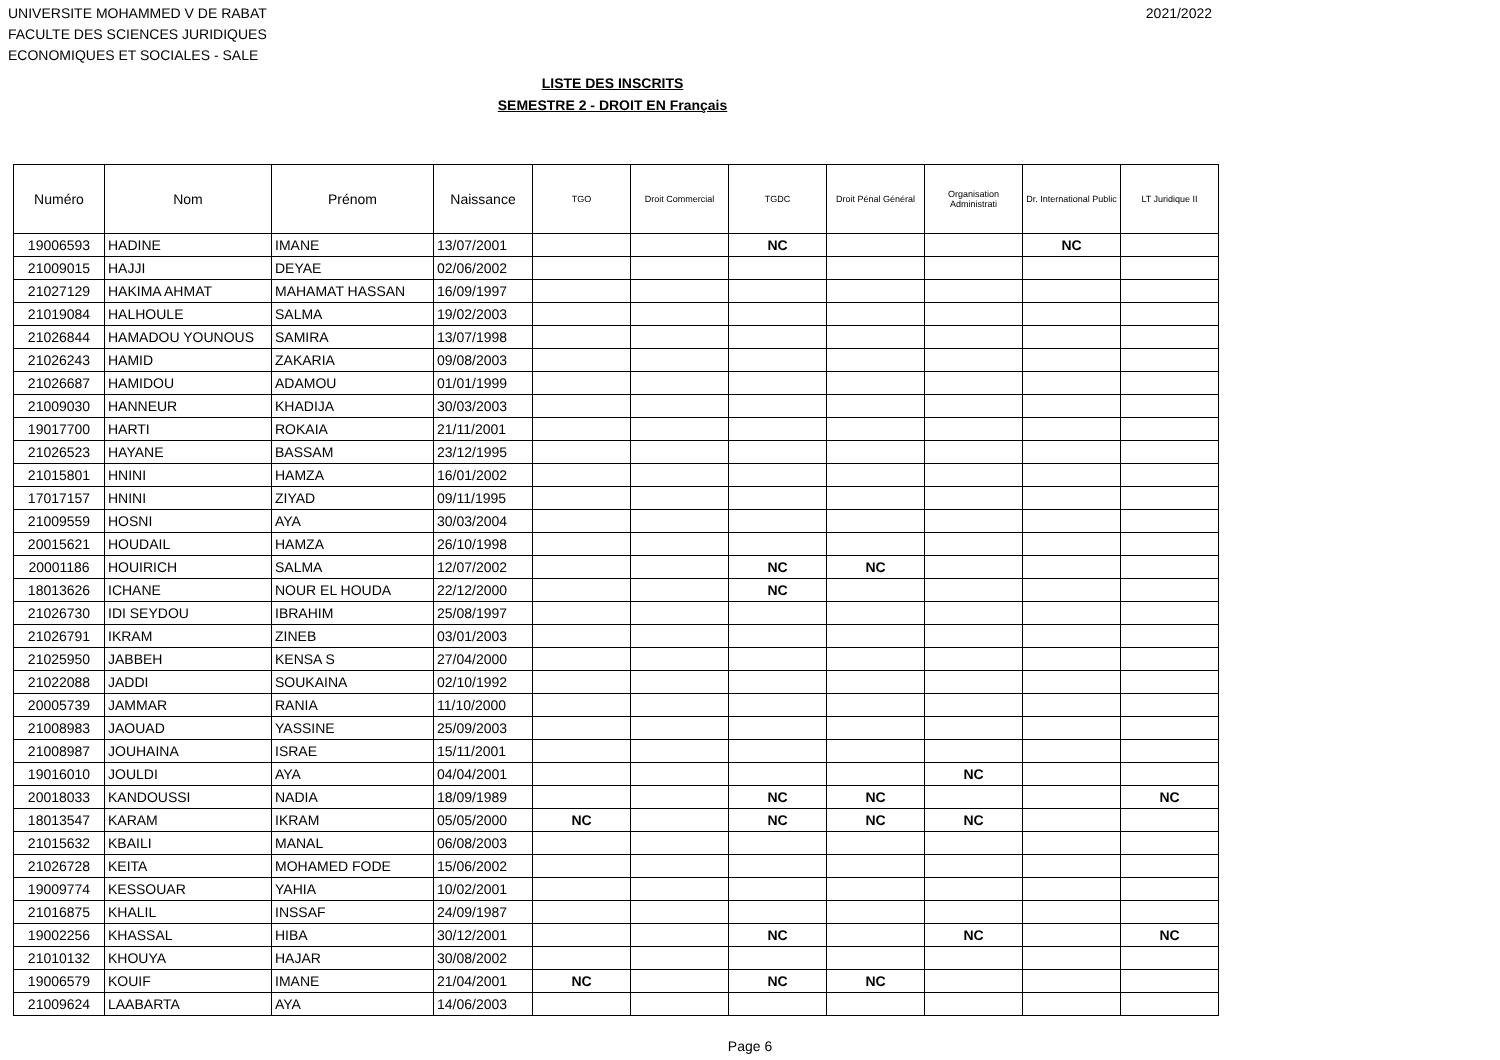UNIVERSITE MOHAMMED V DE RABAT
FACULTE DES SCIENCES JURIDIQUES
ECONOMIQUES ET SOCIALES - SALE
2021/2022
LISTE DES INSCRITS
SEMESTRE 2 - DROIT EN Français
| Numéro | Nom | Prénom | Naissance | TGO | Droit Commercial | TGDC | Droit Pénal Général | Organisation Administrati | Dr. International Public | LT Juridique II |
| --- | --- | --- | --- | --- | --- | --- | --- | --- | --- | --- |
| 19006593 | HADINE | IMANE | 13/07/2001 | | | NC | | | NC | |
| 21009015 | HAJJI | DEYAE | 02/06/2002 | | | | | | | |
| 21027129 | HAKIMA AHMAT | MAHAMAT HASSAN | 16/09/1997 | | | | | | | |
| 21019084 | HALHOULE | SALMA | 19/02/2003 | | | | | | | |
| 21026844 | HAMADOU YOUNOUS | SAMIRA | 13/07/1998 | | | | | | | |
| 21026243 | HAMID | ZAKARIA | 09/08/2003 | | | | | | | |
| 21026687 | HAMIDOU | ADAMOU | 01/01/1999 | | | | | | | |
| 21009030 | HANNEUR | KHADIJA | 30/03/2003 | | | | | | | |
| 19017700 | HARTI | ROKAIA | 21/11/2001 | | | | | | | |
| 21026523 | HAYANE | BASSAM | 23/12/1995 | | | | | | | |
| 21015801 | HNINI | HAMZA | 16/01/2002 | | | | | | | |
| 17017157 | HNINI | ZIYAD | 09/11/1995 | | | | | | | |
| 21009559 | HOSNI | AYA | 30/03/2004 | | | | | | | |
| 20015621 | HOUDAIL | HAMZA | 26/10/1998 | | | | | | | |
| 20001186 | HOUIRICH | SALMA | 12/07/2002 | | | NC | NC | | | |
| 18013626 | ICHANE | NOUR EL HOUDA | 22/12/2000 | | | NC | | | | |
| 21026730 | IDI SEYDOU | IBRAHIM | 25/08/1997 | | | | | | | |
| 21026791 | IKRAM | ZINEB | 03/01/2003 | | | | | | | |
| 21025950 | JABBEH | KENSA S | 27/04/2000 | | | | | | | |
| 21022088 | JADDI | SOUKAINA | 02/10/1992 | | | | | | | |
| 20005739 | JAMMAR | RANIA | 11/10/2000 | | | | | | | |
| 21008983 | JAOUAD | YASSINE | 25/09/2003 | | | | | | | |
| 21008987 | JOUHAINA | ISRAE | 15/11/2001 | | | | | | | |
| 19016010 | JOULDI | AYA | 04/04/2001 | | | | | NC | | |
| 20018033 | KANDOUSSI | NADIA | 18/09/1989 | | | NC | NC | | | NC |
| 18013547 | KARAM | IKRAM | 05/05/2000 | NC | | NC | NC | NC | | |
| 21015632 | KBAILI | MANAL | 06/08/2003 | | | | | | | |
| 21026728 | KEITA | MOHAMED FODE | 15/06/2002 | | | | | | | |
| 19009774 | KESSOUAR | YAHIA | 10/02/2001 | | | | | | | |
| 21016875 | KHALIL | INSSAF | 24/09/1987 | | | | | | | |
| 19002256 | KHASSAL | HIBA | 30/12/2001 | | | NC | | NC | | NC |
| 21010132 | KHOUYA | HAJAR | 30/08/2002 | | | | | | | |
| 19006579 | KOUIF | IMANE | 21/04/2001 | NC | | NC | NC | | | |
| 21009624 | LAABARTA | AYA | 14/06/2003 | | | | | | | |
Page 6